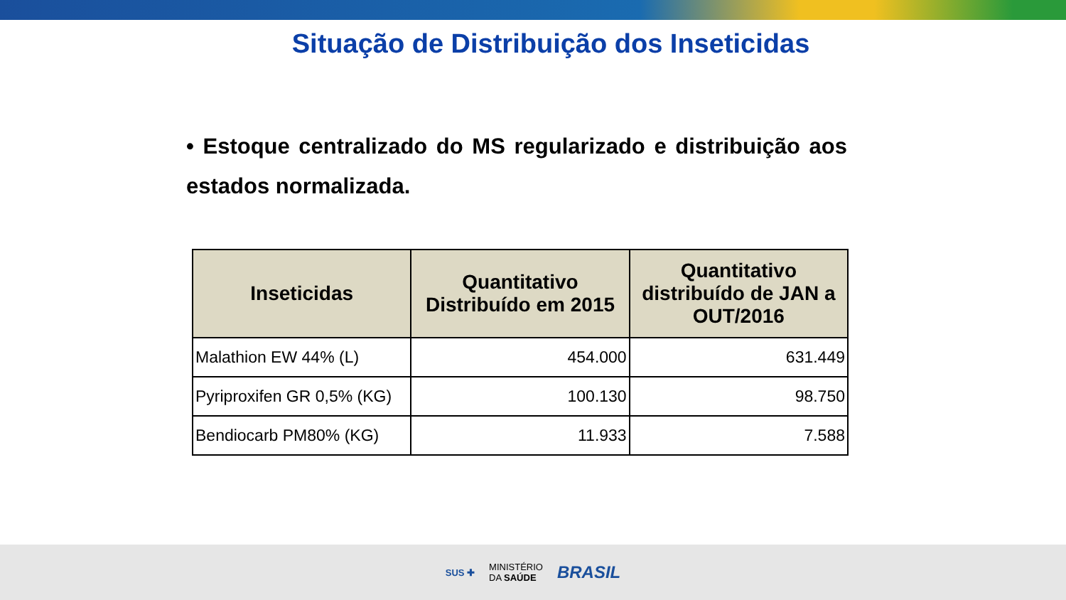Situação de Distribuição dos Inseticidas
• Estoque centralizado do MS regularizado e distribuição aos estados normalizada.
| Inseticidas | Quantitativo Distribuído em 2015 | Quantitativo distribuído de JAN a OUT/2016 |
| --- | --- | --- |
| Malathion EW 44% (L) | 454.000 | 631.449 |
| Pyriproxifen GR 0,5% (KG) | 100.130 | 98.750 |
| Bendiocarb PM80% (KG) | 11.933 | 7.588 |
SUS ✚ MINISTÉRIO
DA SAÚDE BRASIL